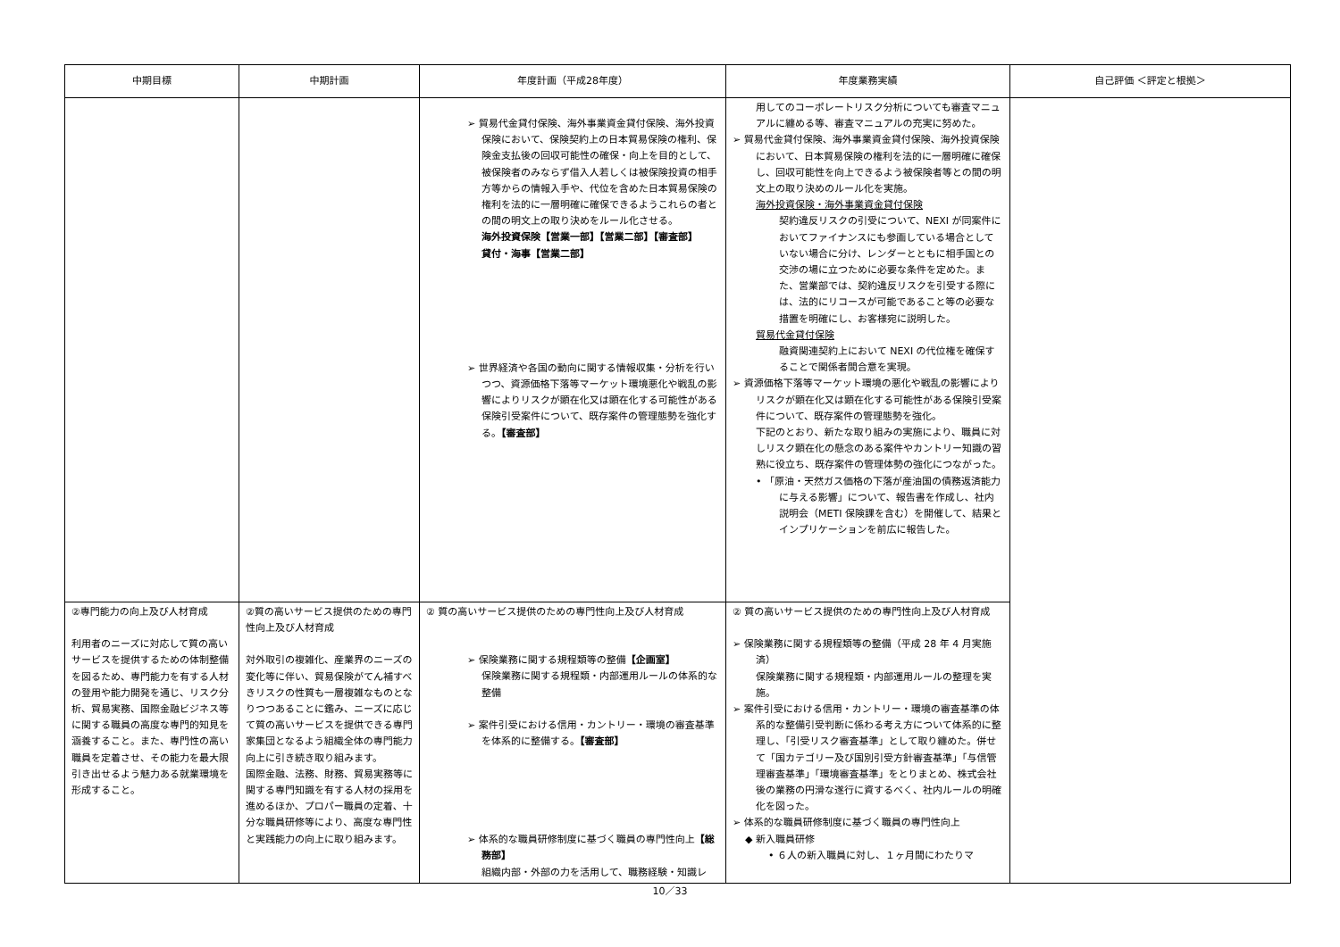| 中期目標 | 中期計画 | 年度計画（平成28年度） | 年度業務実績 | 自己評価 ＜評定と根拠＞ |
| --- | --- | --- | --- | --- |
| | | ➢ 貿易代金貸付保険、海外事業資金貸付保険、海外投資保険において、保険契約上の日本貿易保険の権利、保険金支払後の回収可能性の確保・向上を目的として、被保険者のみならず借入人若しくは被保険投資の相手方等からの情報入手や、代位を含めた日本貿易保険の権利を法的に一層明確に確保できるようこれらの者との間の明文上の取り決めをルール化させる。 海外投資保険【営業一部】【営業二部】【審査部】 貸付・海事【営業二部】 ➢ 世界経済や各国の動向に関する情報収集・分析を行いつつ、資源価格下落等マーケット環境悪化や戦乱の影響によりリスクが顕在化又は顕在化する可能性がある保険引受案件について、既存案件の管理態勢を強化する。 【審査部】 | 用してのコーポレートリスク分析についても審査マニュアルに纏める等、審査マニュアルの充実に努めた。 ➢ 貿易代金貸付保険、海外事業資金貸付保険、海外投資保険において、日本貿易保険の権利を法的に一層明確に確保し、回収可能性を向上できるよう被保険者等との間の明文上の取り決めのルール化を実施。 海外投資保険・海外事業資金貸付保険 契約違反リスクの引受について、NEXI が同案件においてファイナンスにも参画している場合としていない場合に分け、レンダーとともに相手国との交渉の場に立つために必要な条件を定めた。また、営業部では、契約違反リスクを引受する際には、法的にリコースが可能であること等の必要な措置を明確にし、お客様宛に説明した。 貿易代金貸付保険 融資関連契約上において NEXI の代位権を確保することで関係者間合意を実現。 ➢ 資源価格下落等マーケット環境の悪化や戦乱の影響によりリスクが顕在化又は顕在化する可能性がある保険引受案件について、既存案件の管理態勢を強化。 下記のとおり、新たな取り組みの実施により、職員に対しリスク顕在化の懸念のある案件やカントリー知識の習熟に役立ち、既存案件の管理体勢の強化につながった。 • 「原油・天然ガス価格の下落が産油国の債務返済能力に与える影響」について、報告書を作成し、社内説明会（METI 保険課を含む）を開催して、結果とインプリケーションを前広に報告した。 | |
| ②専門能力の向上及び人材育成 利用者のニーズに対応して質の高いサービスを提供するための体制整備を図るため、専門能力を有する人材の登用や能力開発を通じ、リスク分析、貿易実務、国際金融ビジネス等に関する職員の高度な専門的知見を涵養すること。また、専門性の高い職員を定着させ、その能力を最大限引き出せるよう魅力ある就業環境を形成すること。 | ②質の高いサービス提供のための専門性向上及び人材育成 対外取引の複雑化、産業界のニーズの変化等に伴い、貿易保険がてん補すべきリスクの性質も一層複雑なものとなりつつあることに鑑み、ニーズに応じて質の高いサービスを提供できる専門家集団となるよう組織全体の専門能力向上に引き続き取り組みます。 国際金融、法務、財務、貿易実務等に関する専門知識を有する人材の採用を進めるほか、プロパー職員の定着、十分な職員研修等により、高度な専門性と実践能力の向上に取り組みます。 | ② 質の高いサービス提供のための専門性向上及び人材育成 ➢ 保険業務に関する規程類等の整備 【企画室】 保険業務に関する規程類・内部運用ルールの体系的な整備 ➢ 案件引受における信用・カントリー・環境の審査基準を体系的に整備する。 【審査部】 ➢ 体系的な職員研修制度に基づく職員の専門性向上 【総務部】 組織内部・外部の力を活用して、職務経験・知識レ | ② 質の高いサービス提供のための専門性向上及び人材育成 ➢ 保険業務に関する規程類等の整備（平成 28 年 4 月実施済） 保険業務に関する規程類・内部運用ルールの整理を実施。 ➢ 案件引受における信用・カントリー・環境の審査基準の体系的な整備引受判断に係わる考え方について体系的に整理し、「引受リスク審査基準」として取り纏めた。併せて「国カテゴリー及び国別引受方針審査基準」「与信管理審査基準」「環境審査基準」をとりまとめ、株式会社後の業務の円滑な遂行に資するべく、社内ルールの明確化を図った。 ➢ 体系的な職員研修制度に基づく職員の専門性向上 ◆ 新入職員研修 • ６人の新入職員に対し、１ヶ月間にわたりマ | |
10／33